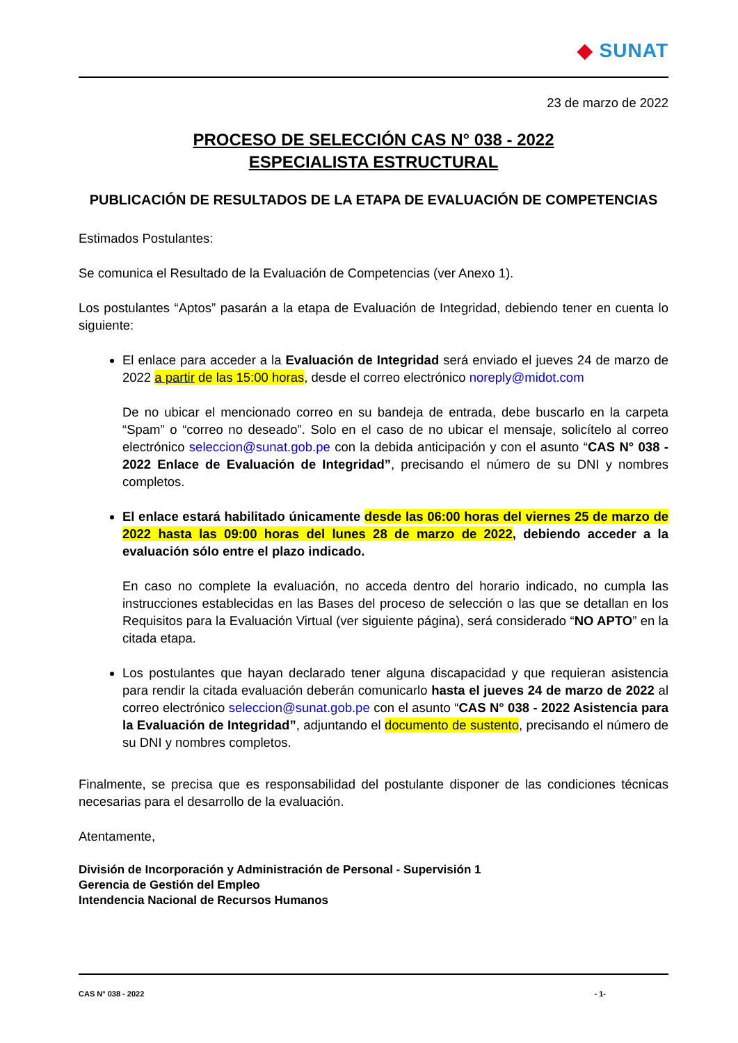◆ SUNAT
23 de marzo de 2022
PROCESO DE SELECCIÓN CAS N° 038 - 2022
ESPECIALISTA ESTRUCTURAL
PUBLICACIÓN DE RESULTADOS DE LA ETAPA DE EVALUACIÓN DE COMPETENCIAS
Estimados Postulantes:
Se comunica el Resultado de la Evaluación de Competencias (ver Anexo 1).
Los postulantes “Aptos” pasarán a la etapa de Evaluación de Integridad, debiendo tener en cuenta lo siguiente:
El enlace para acceder a la Evaluación de Integridad será enviado el jueves 24 de marzo de 2022 a partir de las 15:00 horas, desde el correo electrónico noreply@midot.com
De no ubicar el mencionado correo en su bandeja de entrada, debe buscarlo en la carpeta “Spam” o “correo no deseado”. Solo en el caso de no ubicar el mensaje, solicítelo al correo electrónico seleccion@sunat.gob.pe con la debida anticipación y con el asunto “CAS N° 038 - 2022 Enlace de Evaluación de Integridad”, precisando el número de su DNI y nombres completos.
El enlace estará habilitado únicamente desde las 06:00 horas del viernes 25 de marzo de 2022 hasta las 09:00 horas del lunes 28 de marzo de 2022, debiendo acceder a la evaluación sólo entre el plazo indicado.
En caso no complete la evaluación, no acceda dentro del horario indicado, no cumpla las instrucciones establecidas en las Bases del proceso de selección o las que se detallan en los Requisitos para la Evaluación Virtual (ver siguiente página), será considerado “NO APTO” en la citada etapa.
Los postulantes que hayan declarado tener alguna discapacidad y que requieran asistencia para rendir la citada evaluación deberán comunicarlo hasta el jueves 24 de marzo de 2022 al correo electrónico seleccion@sunat.gob.pe con el asunto “CAS N° 038 - 2022 Asistencia para la Evaluación de Integridad”, adjuntando el documento de sustento, precisando el número de su DNI y nombres completos.
Finalmente, se precisa que es responsabilidad del postulante disponer de las condiciones técnicas necesarias para el desarrollo de la evaluación.
Atentamente,
División de Incorporación y Administración de Personal - Supervisión 1
Gerencia de Gestión del Empleo
Intendencia Nacional de Recursos Humanos
CAS N° 038 - 2022 - 1-